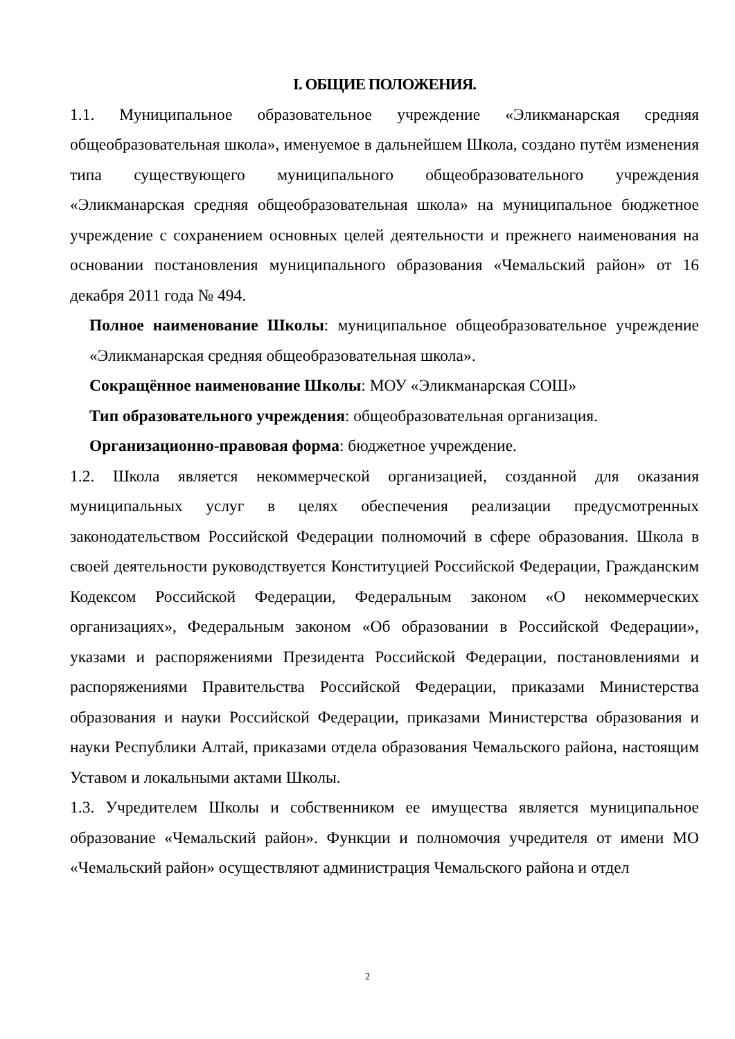I. ОБЩИЕ ПОЛОЖЕНИЯ.
1.1. Муниципальное образовательное учреждение «Эликманарская средняя общеобразовательная школа», именуемое в дальнейшем Школа, создано путём изменения типа существующего муниципального общеобразовательного учреждения «Эликманарская средняя общеобразовательная школа» на муниципальное бюджетное учреждение с сохранением основных целей деятельности и прежнего наименования на основании постановления муниципального образования «Чемальский район» от 16 декабря 2011 года № 494.
Полное наименование Школы: муниципальное общеобразовательное учреждение «Эликманарская средняя общеобразовательная школа».
Сокращённое наименование Школы: МОУ «Эликманарская СОШ»
Тип образовательного учреждения: общеобразовательная организация.
Организационно-правовая форма: бюджетное учреждение.
1.2. Школа является некоммерческой организацией, созданной для оказания муниципальных услуг в целях обеспечения реализации предусмотренных законодательством Российской Федерации полномочий в сфере образования. Школа в своей деятельности руководствуется Конституцией Российской Федерации, Гражданским Кодексом Российской Федерации, Федеральным законом «О некоммерческих организациях», Федеральным законом «Об образовании в Российской Федерации», указами и распоряжениями Президента Российской Федерации, постановлениями и распоряжениями Правительства Российской Федерации, приказами Министерства образования и науки Российской Федерации, приказами Министерства образования и науки Республики Алтай, приказами отдела образования Чемальского района, настоящим Уставом и локальными актами Школы.
1.3. Учредителем Школы и собственником ее имущества является муниципальное образование «Чемальский район». Функции и полномочия учредителя от имени МО «Чемальский район» осуществляют администрация Чемальского района и отдел
2